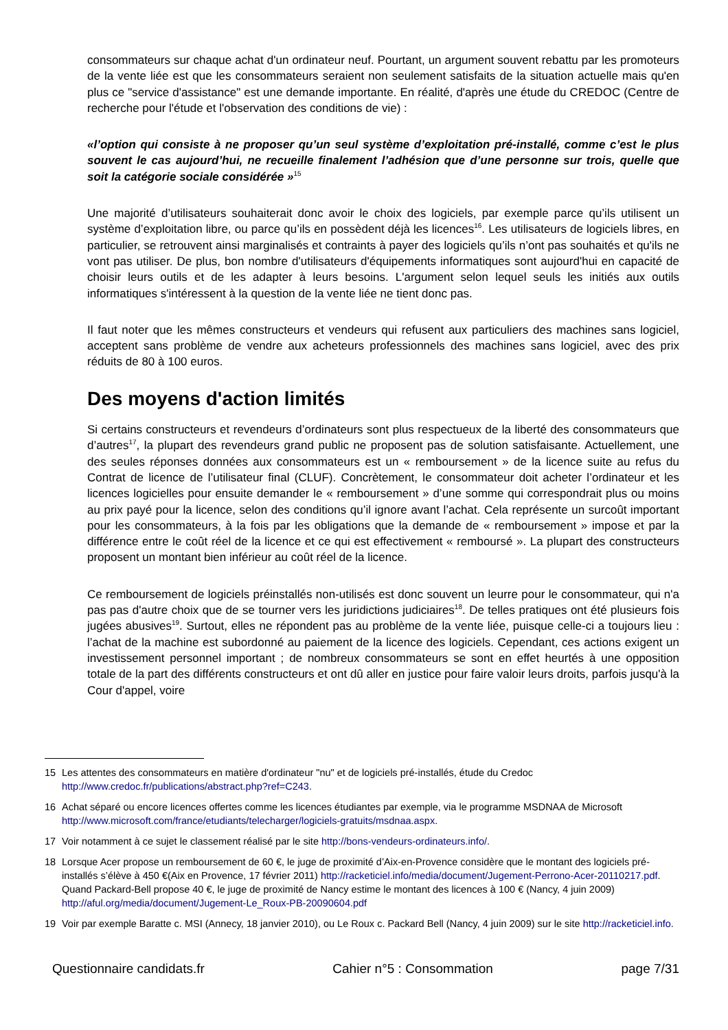consommateurs sur chaque achat d'un ordinateur neuf. Pourtant, un argument souvent rebattu par les promoteurs de la vente liée est que les consommateurs seraient non seulement satisfaits de la situation actuelle mais qu'en plus ce "service d'assistance" est une demande importante. En réalité, d'après une étude du CREDOC (Centre de recherche pour l'étude et l'observation des conditions de vie) :
«l’option qui consiste à ne proposer qu’un seul système d’exploitation pré-installé, comme c’est le plus souvent le cas aujourd’hui, ne recueille finalement l’adhésion que d’une personne sur trois, quelle que soit la catégorie sociale considérée »<sup>15</sup>
Une majorité d’utilisateurs souhaiterait donc avoir le choix des logiciels, par exemple parce qu’ils utilisent un système d’exploitation libre, ou parce qu’ils en possèdent déjà les licences<sup>16</sup>. Les utilisateurs de logiciels libres, en particulier, se retrouvent ainsi marginalisés et contraints à payer des logiciels qu’ils n’ont pas souhaités et qu'ils ne vont pas utiliser. De plus, bon nombre d'utilisateurs d'équipements informatiques sont aujourd'hui en capacité de choisir leurs outils et de les adapter à leurs besoins. L'argument selon lequel seuls les initiés aux outils informatiques s'intéressent à la question de la vente liée ne tient donc pas.
Il faut noter que les mêmes constructeurs et vendeurs qui refusent aux particuliers des machines sans logiciel, acceptent sans problème de vendre aux acheteurs professionnels des machines sans logiciel, avec des prix réduits de 80 à 100 euros.
Des moyens d'action limités
Si certains constructeurs et revendeurs d’ordinateurs sont plus respectueux de la liberté des consommateurs que d’autres<sup>17</sup>, la plupart des revendeurs grand public ne proposent pas de solution satisfaisante. Actuellement, une des seules réponses données aux consommateurs est un « remboursement » de la licence suite au refus du Contrat de licence de l’utilisateur final (CLUF). Concrètement, le consommateur doit acheter l’ordinateur et les licences logicielles pour ensuite demander le « remboursement » d’une somme qui correspondrait plus ou moins au prix payé pour la licence, selon des conditions qu’il ignore avant l’achat. Cela représente un surcoût important pour les consommateurs, à la fois par les obligations que la demande de « remboursement » impose et par la différence entre le coût réel de la licence et ce qui est effectivement « remboursé ». La plupart des constructeurs proposent un montant bien inférieur au coût réel de la licence.
Ce remboursement de logiciels préinstallés non-utilisés est donc souvent un leurre pour le consommateur, qui n'a pas pas d'autre choix que de se tourner vers les juridictions judiciaires<sup>18</sup>. De telles pratiques ont été plusieurs fois jugées abusives<sup>19</sup>. Surtout, elles ne répondent pas au problème de la vente liée, puisque celle-ci a toujours lieu : l’achat de la machine est subordonné au paiement de la licence des logiciels. Cependant, ces actions exigent un investissement personnel important ; de nombreux consommateurs se sont en effet heurtés à une opposition totale de la part des différents constructeurs et ont dû aller en justice pour faire valoir leurs droits, parfois jusqu'à la Cour d'appel, voire
15 Les attentes des consommateurs en matière d'ordinateur "nu" et de logiciels pré-installés, étude du Credoc http://www.credoc.fr/publications/abstract.php?ref=C243.
16 Achat séparé ou encore licences offertes comme les licences étudiantes par exemple, via le programme MSDNAA de Microsoft http://www.microsoft.com/france/etudiants/telecharger/logiciels-gratuits/msdnaa.aspx.
17 Voir notamment à ce sujet le classement réalisé par le site http://bons-vendeurs-ordinateurs.info/.
18 Lorsque Acer propose un remboursement de 60 €, le juge de proximité d’Aix-en-Provence considère que le montant des logiciels pré-installés s’élève à 450 €(Aix en Provence, 17 février 2011) http://racketiciel.info/media/document/Jugement-Perrono-Acer-20110217.pdf. Quand Packard-Bell propose 40 €, le juge de proximité de Nancy estime le montant des licences à 100 € (Nancy, 4 juin 2009) http://aful.org/media/document/Jugement-Le_Roux-PB-20090604.pdf
19 Voir par exemple Baratte c. MSI (Annecy, 18 janvier 2010), ou Le Roux c. Packard Bell (Nancy, 4 juin 2009) sur le site http://racketiciel.info.
Questionnaire candidats.fr Cahier n°5 : Consommation page 7/31